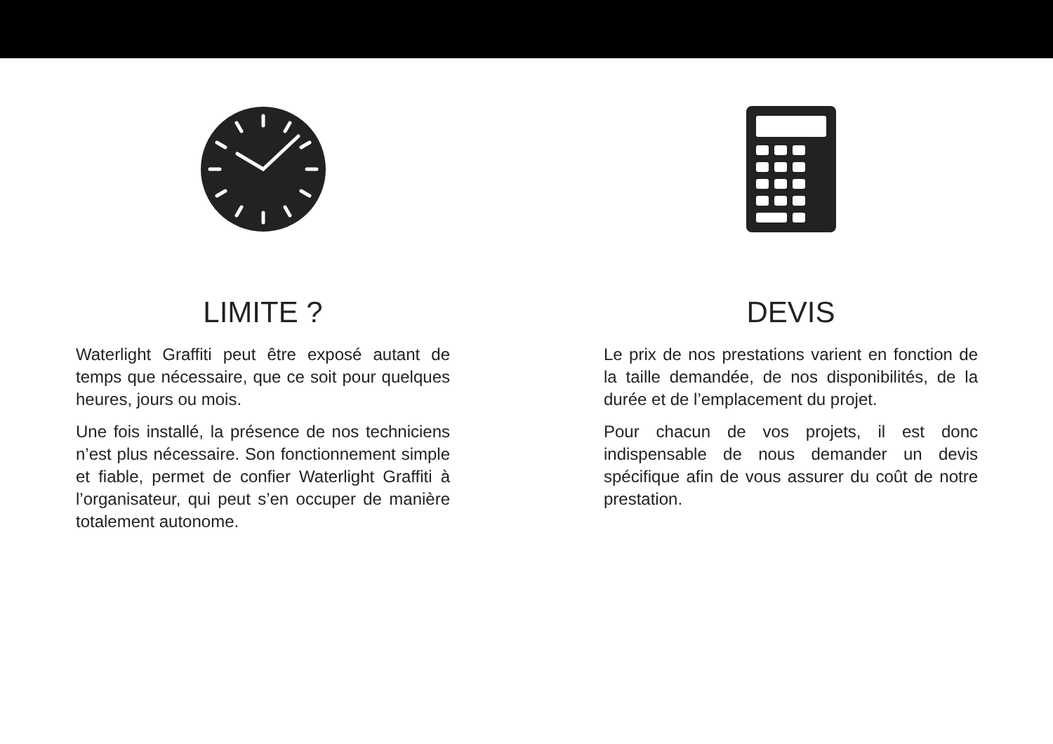LIMITE ?
Waterlight Graffiti peut être exposé autant de temps que nécessaire, que ce soit pour quelques heures, jours ou mois.
Une fois installé, la présence de nos techniciens n’est plus nécessaire. Son fonctionnement simple et fiable, permet de confier Waterlight Graffiti à l’organisateur, qui peut s’en occuper de manière totalement autonome.
DEVIS
Le prix de nos prestations varient en fonction de la taille demandée, de nos disponibilités, de la durée et de l’emplacement du projet.
Pour chacun de vos projets, il est donc indispensable de nous demander un devis spécifique afin de vous assurer du coût de notre prestation.